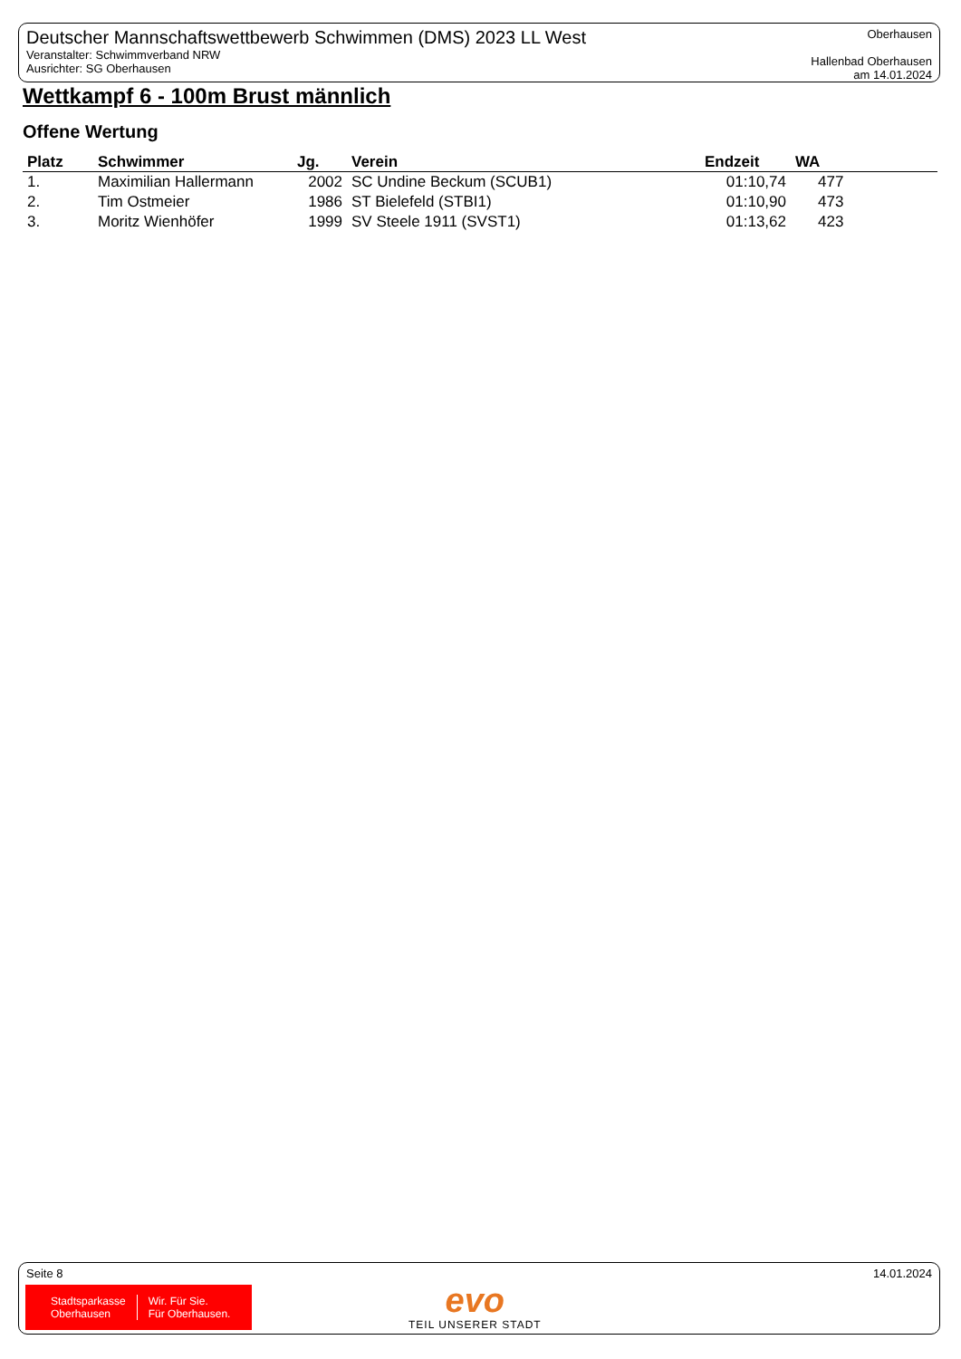Deutscher Mannschaftswettbewerb Schwimmen (DMS) 2023 LL West
Veranstalter: Schwimmverband NRW
Ausrichter: SG Oberhausen
Oberhausen
Hallenbad Oberhausen
am 14.01.2024
Wettkampf 6 - 100m Brust männlich
Offene Wertung
| Platz | Schwimmer | Jg. | Verein | Endzeit | WA |
| --- | --- | --- | --- | --- | --- |
| 1. | Maximilian Hallermann | 2002 | SC Undine Beckum (SCUB1) | 01:10,74 | 477 |
| 2. | Tim Ostmeier | 1986 | ST Bielefeld (STBI1) | 01:10,90 | 473 |
| 3. | Moritz Wienhöfer | 1999 | SV Steele 1911 (SVST1) | 01:13,62 | 423 |
Seite 8 14.01.2024
Stadtsparkasse
Oberhausen
Wir. Für Sie.
Für Oberhausen.
evo
TEIL UNSERER STADT